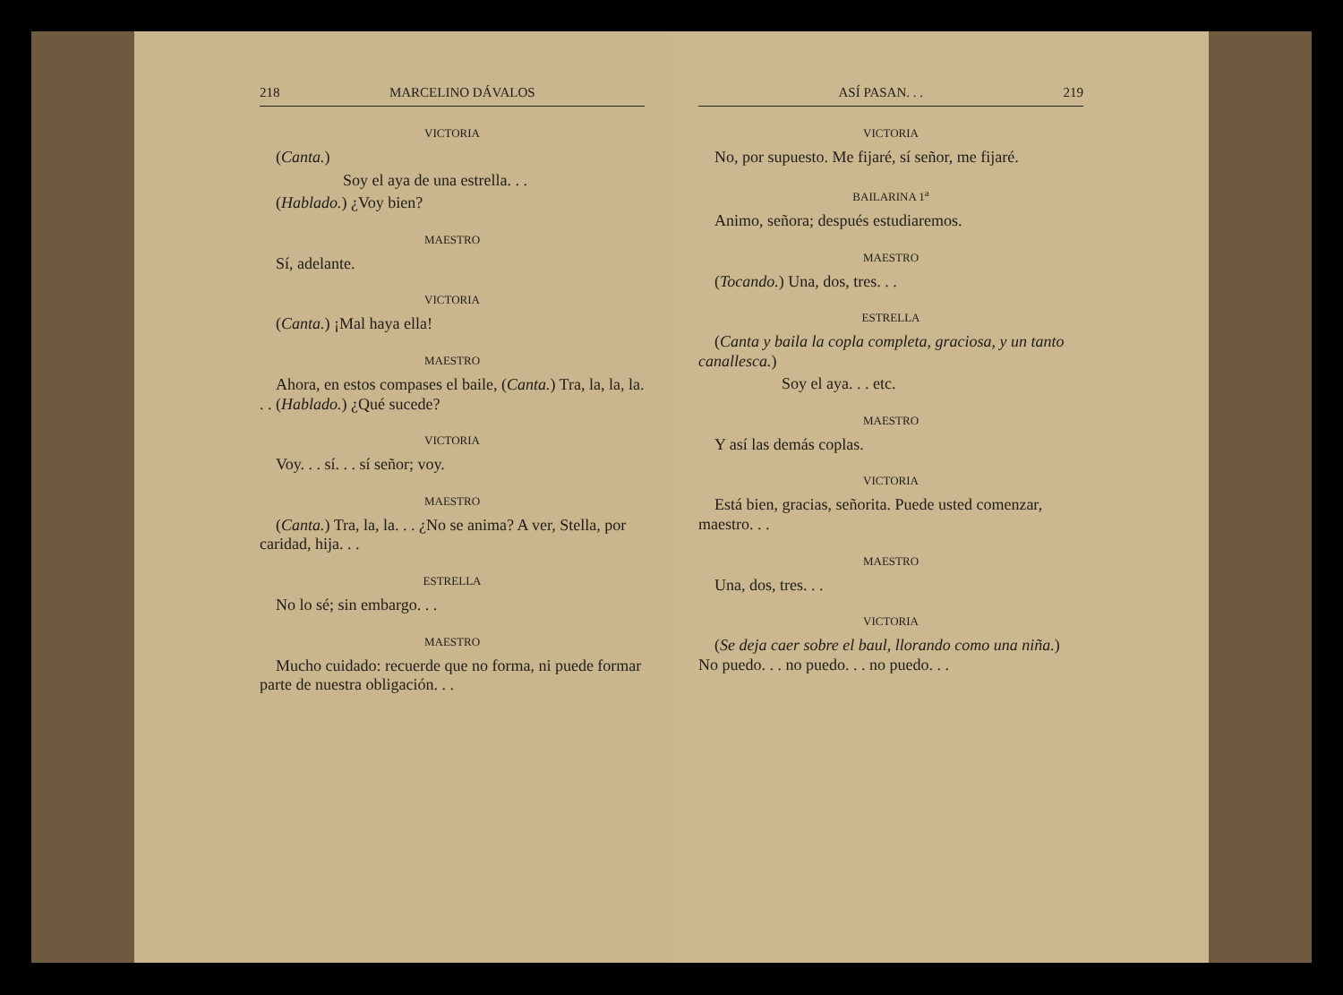218 MARCELINO DÁVALOS
VICTORIA
(Canta.)
Soy el aya de una estrella. . .
(Hablado.) ¿Voy bien?
MAESTRO
Sí, adelante.
VICTORIA
(Canta.) ¡Mal haya ella!
MAESTRO
Ahora, en estos compases el baile, (Canta.) Tra, la, la, la. . . (Hablado.) ¿Qué sucede?
VICTORIA
Voy. . . sí. . . sí señor; voy.
MAESTRO
(Canta.) Tra, la, la. . . ¿No se anima? A ver, Stella, por caridad, hija. . .
ESTRELLA
No lo sé; sin embargo. . .
MAESTRO
Mucho cuidado: recuerde que no forma, ni puede formar parte de nuestra obligación. . .
ASÍ PASAN. . . 219
VICTORIA
No, por supuesto. Me fijaré, sí señor, me fijaré.
BAILARINA 1<sup>a</sup>
Animo, señora; después estudiaremos.
MAESTRO
(Tocando.) Una, dos, tres. . .
ESTRELLA
(Canta y baila la copla completa, graciosa, y un tanto canallesca.)
Soy el aya. . . etc.
MAESTRO
Y así las demás coplas.
VICTORIA
Está bien, gracias, señorita. Puede usted comenzar, maestro. . .
MAESTRO
Una, dos, tres. . .
VICTORIA
(Se deja caer sobre el baul, llorando como una niña.) No puedo. . . no puedo. . . no puedo. . .